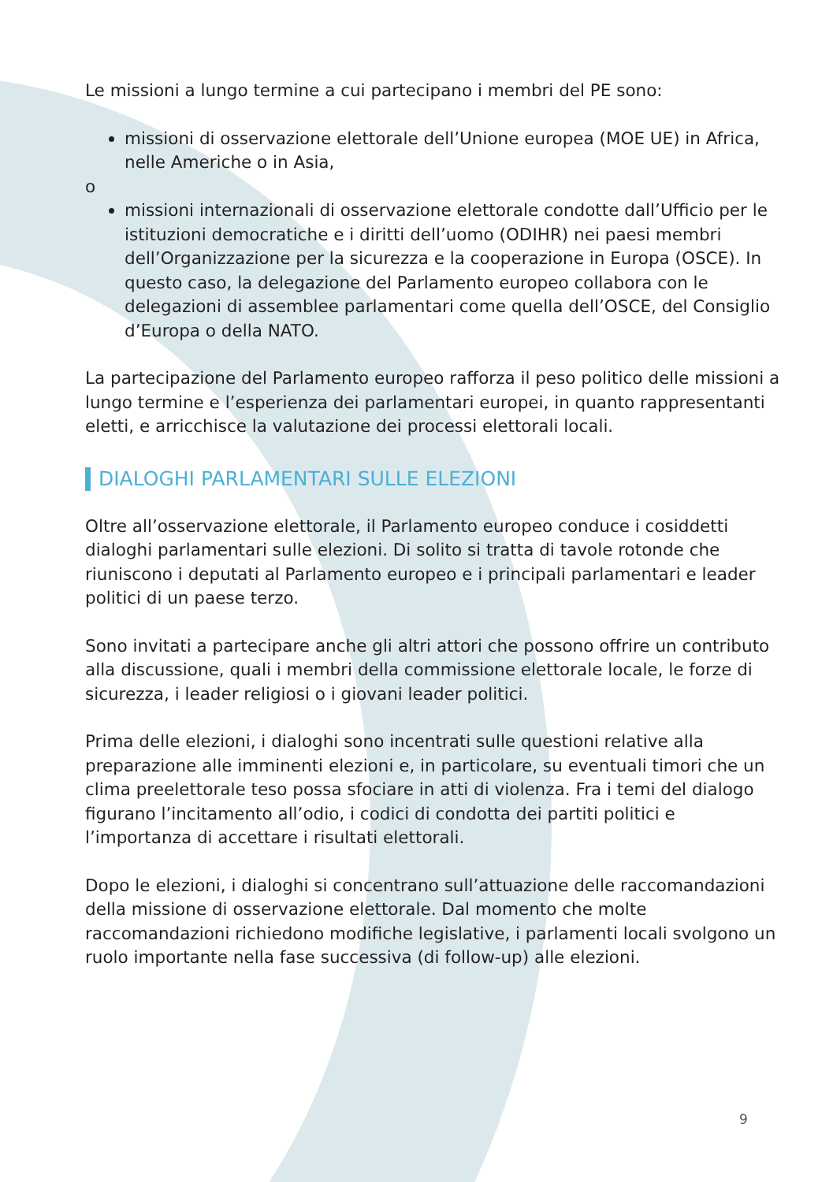Le missioni a lungo termine a cui partecipano i membri del PE sono:
missioni di osservazione elettorale dell’Unione europea (MOE UE) in Africa, nelle Americhe o in Asia,
o
missioni internazionali di osservazione elettorale condotte dall’Ufficio per le istituzioni democratiche e i diritti dell’uomo (ODIHR) nei paesi membri dell’Organizzazione per la sicurezza e la cooperazione in Europa (OSCE). In questo caso, la delegazione del Parlamento europeo collabora con le delegazioni di assemblee parlamentari come quella dell’OSCE, del Consiglio d’Europa o della NATO.
La partecipazione del Parlamento europeo rafforza il peso politico delle missioni a lungo termine e l’esperienza dei parlamentari europei, in quanto rappresentanti eletti, e arricchisce la valutazione dei processi elettorali locali.
DIALOGHI PARLAMENTARI SULLE ELEZIONI
Oltre all’osservazione elettorale, il Parlamento europeo conduce i cosiddetti dialoghi parlamentari sulle elezioni. Di solito si tratta di tavole rotonde che riuniscono i deputati al Parlamento europeo e i principali parlamentari e leader politici di un paese terzo.
Sono invitati a partecipare anche gli altri attori che possono offrire un contributo alla discussione, quali i membri della commissione elettorale locale, le forze di sicurezza, i leader religiosi o i giovani leader politici.
Prima delle elezioni, i dialoghi sono incentrati sulle questioni relative alla preparazione alle imminenti elezioni e, in particolare, su eventuali timori che un clima preelettorale teso possa sfociare in atti di violenza. Fra i temi del dialogo figurano l’incitamento all’odio, i codici di condotta dei partiti politici e l’importanza di accettare i risultati elettorali.
Dopo le elezioni, i dialoghi si concentrano sull’attuazione delle raccomandazioni della missione di osservazione elettorale. Dal momento che molte raccomandazioni richiedono modifiche legislative, i parlamenti locali svolgono un ruolo importante nella fase successiva (di follow-up) alle elezioni.
9